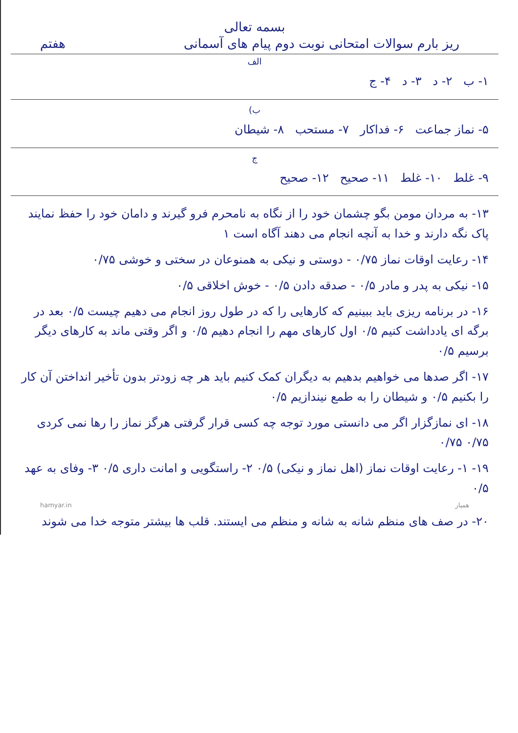بسمه تعالی
ریز بارم سوالات امتحانی نوبت دوم پیام های آسمانی هفتم
الف
۱- ب ۲- د ۳- د ۴- ج
ب)
۵- نماز جماعت ۶- فداکار ۷- مستحب ۸- شیطان
ج
۹- غلط ۱۰- غلط ۱۱- صحیح ۱۲- صحیح
۱۳- به مردان مومن بگو چشمان خود را از نگاه به نامحرم فرو گیرند و دامان خود را حفظ نمایند پاک نگه دارند و خدا به آنچه انجام می دهند آگاه است ۱
۱۴- رعایت اوقات نماز ۰/۷۵ - دوستی و نیکی به همنوعان در سختی و خوشی ۰/۷۵
۱۵- نیکی به پدر و مادر ۰/۵ - صدقه دادن ۰/۵ - خوش اخلاقی ۰/۵
۱۶- در برنامه ریزی باید ببینیم که کارهایی را که در طول روز انجام می دهیم چیست ۰/۵ بعد در برگه ای یادداشت کنیم ۰/۵ اول کارهای مهم را انجام دهیم ۰/۵ و اگر وقتی ماند به کارهای دیگر برسیم ۰/۵
۱۷- اگر صدها می خواهیم بدهیم به دیگران کمک کنیم باید هر چه زودتر بدون تأخیر انداختن آن کار را بکنیم ۰/۵ و شیطان را به طمع نیندازیم ۰/۵
۱۸- ای نمازگزار اگر می دانستی مورد توجه چه کسی قرار گرفتی هرگز نماز را رها نمی کردی ۰/۷۵ ۰/۷۵
۱۹- ۱- رعایت اوقات نماز (اهل نماز و نیکی) ۰/۵ ۲- راستگویی و امانت داری ۰/۵ ۳- وفای به عهد ۰/۵
hamyar.in همیار
۲۰- در صف های منظم شانه به شانه و منظم می ایستند. قلب ها بیشتر متوجه خدا می شوند